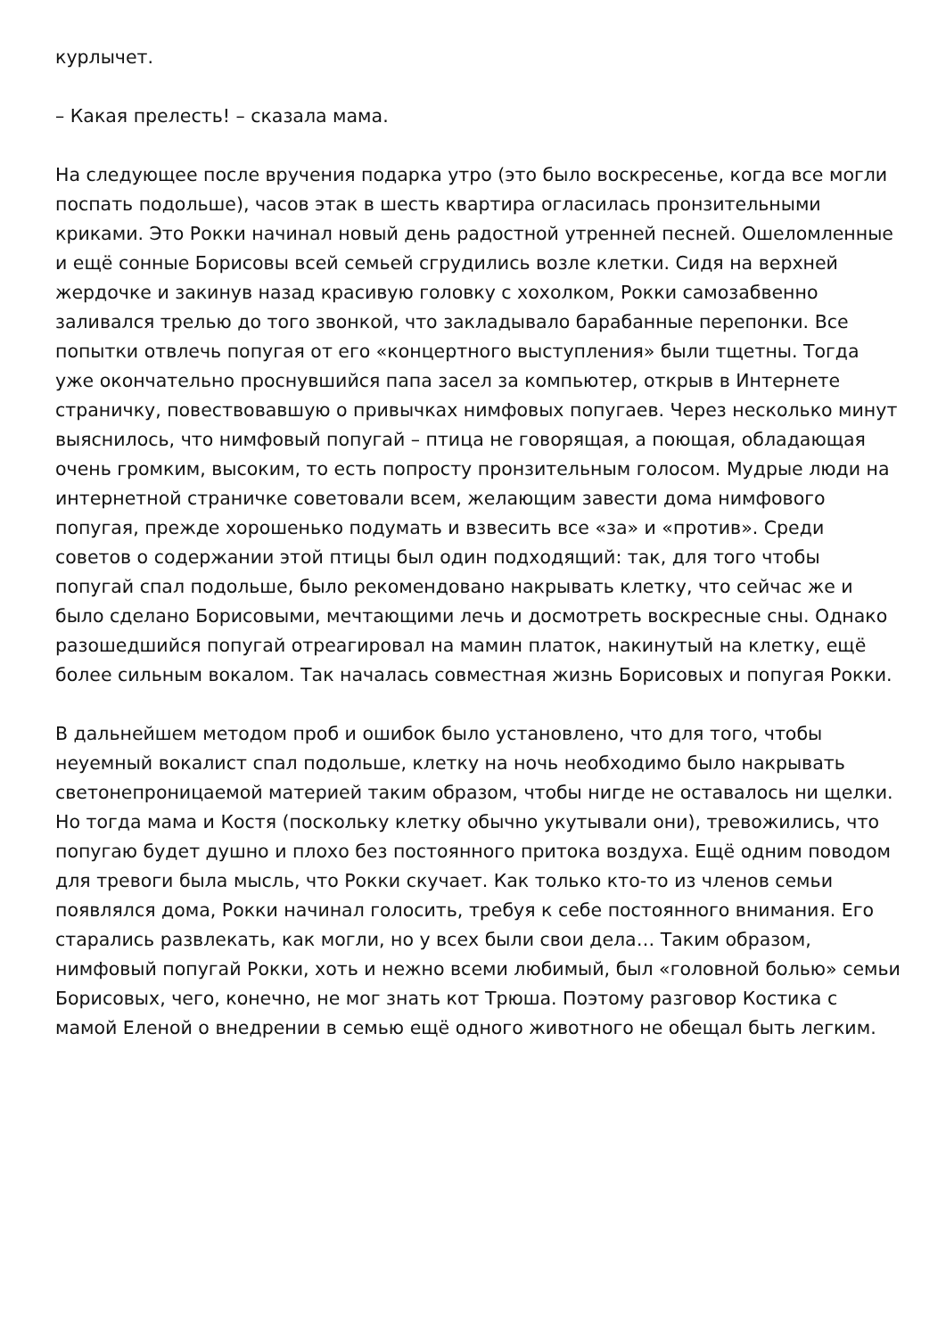курлычет.
– Какая прелесть! – сказала мама.
На следующее после вручения подарка утро (это было воскресенье, когда все могли поспать подольше), часов этак в шесть квартира огласилась пронзительными криками. Это Рокки начинал новый день радостной утренней песней. Ошеломленные и ещё сонные Борисовы всей семьей сгрудились возле клетки. Сидя на верхней жердочке и закинув назад красивую головку с хохолком, Рокки самозабвенно заливался трелью до того звонкой, что закладывало барабанные перепонки. Все попытки отвлечь попугая от его «концертного выступления» были тщетны. Тогда уже окончательно проснувшийся папа засел за компьютер, открыв в Интернете страничку, повествовавшую о привычках нимфовых попугаев. Через несколько минут выяснилось, что нимфовый попугай – птица не говорящая, а поющая, обладающая очень громким, высоким, то есть попросту пронзительным голосом. Мудрые люди на интернетной страничке советовали всем, желающим завести дома нимфового попугая, прежде хорошенько подумать и взвесить все «за» и «против». Среди советов о содержании этой птицы был один подходящий: так, для того чтобы попугай спал подольше, было рекомендовано накрывать клетку, что сейчас же и было сделано Борисовыми, мечтающими лечь и досмотреть воскресные сны. Однако разошедшийся попугай отреагировал на мамин платок, накинутый на клетку, ещё более сильным вокалом. Так началась совместная жизнь Борисовых и попугая Рокки.
В дальнейшем методом проб и ошибок было установлено, что для того, чтобы неуемный вокалист спал подольше, клетку на ночь необходимо было накрывать светонепроницаемой материей таким образом, чтобы нигде не оставалось ни щелки. Но тогда мама и Костя (поскольку клетку обычно укутывали они), тревожились, что попугаю будет душно и плохо без постоянного притока воздуха. Ещё одним поводом для тревоги была мысль, что Рокки скучает. Как только кто-то из членов семьи появлялся дома, Рокки начинал голосить, требуя к себе постоянного внимания. Его старались развлекать, как могли, но у всех были свои дела… Таким образом, нимфовый попугай Рокки, хоть и нежно всеми любимый, был «головной болью» семьи Борисовых, чего, конечно, не мог знать кот Трюша. Поэтому разговор Костика с мамой Еленой о внедрении в семью ещё одного животного не обещал быть легким.